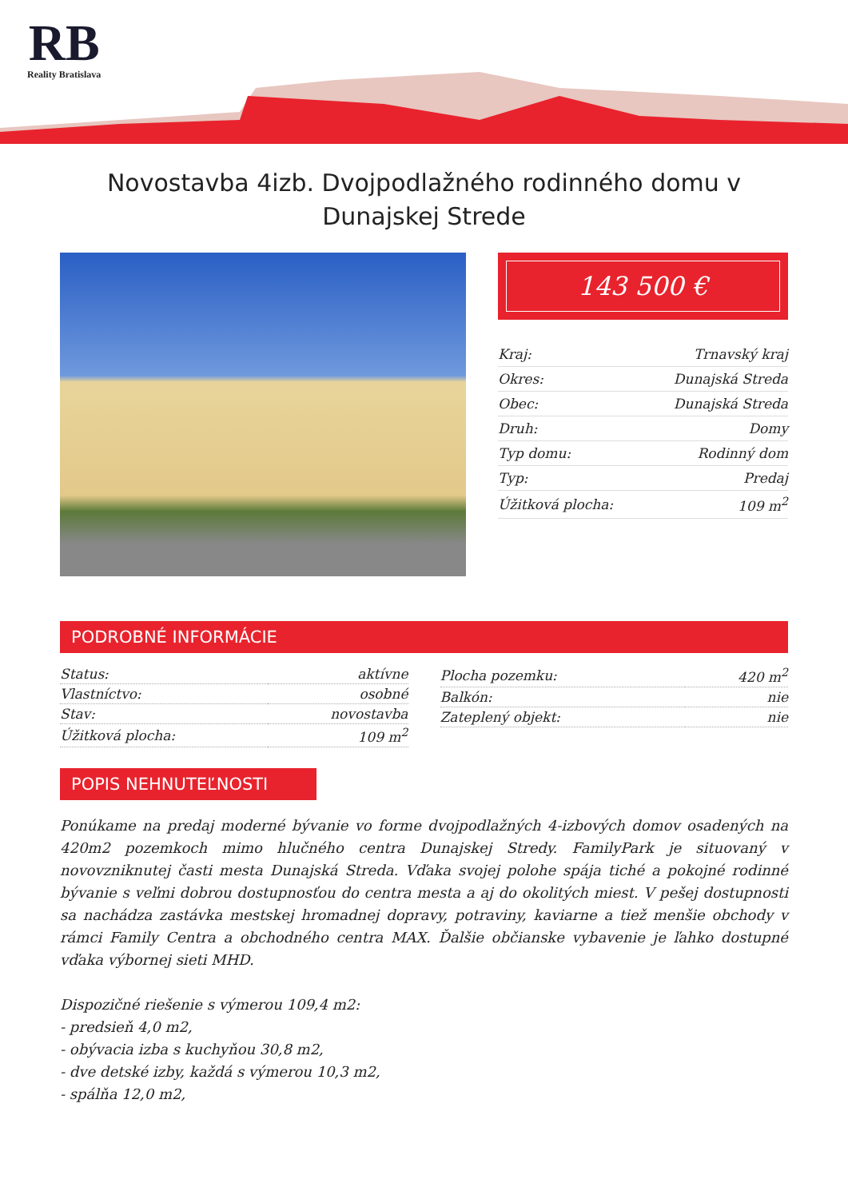RB
Reality Bratislava
Novostavba 4izb. Dvojpodlažného rodinného domu v Dunajskej Strede
143 500 €
| Kraj: | Trnavský kraj |
| Okres: | Dunajská Streda |
| Obec: | Dunajská Streda |
| Druh: | Domy |
| Typ domu: | Rodinný dom |
| Typ: | Predaj |
| Úžitková plocha: | 109 m<sup>2</sup> |
PODROBNÉ INFORMÁCIE
| Status: | aktívne |
| Vlastníctvo: | osobné |
| Stav: | novostavba |
| Úžitková plocha: | 109 m<sup>2</sup> |
| Plocha pozemku: | 420 m<sup>2</sup> |
| Balkón: | nie |
| Zateplený objekt: | nie |
POPIS NEHNUTEĽNOSTI
Ponúkame na predaj moderné bývanie vo forme dvojpodlažných 4-izbových domov osadených na 420m2 pozemkoch mimo hlučného centra Dunajskej Stredy. FamilyPark je situovaný v novovzniknutej časti mesta Dunajská Streda. Vďaka svojej polohe spája tiché a pokojné rodinné bývanie s veľmi dobrou dostupnosťou do centra mesta a aj do okolitých miest. V pešej dostupnosti sa nachádza zastávka mestskej hromadnej dopravy, potraviny, kaviarne a tiež menšie obchody v rámci Family Centra a obchodného centra MAX. Ďalšie občianske vybavenie je ľahko dostupné vďaka výbornej sieti MHD.
Dispozičné riešenie s výmerou 109,4 m2:
- predsieň 4,0 m2,
- obývacia izba s kuchyňou 30,8 m2,
- dve detské izby, každá s výmerou 10,3 m2,
- spálňa 12,0 m2,